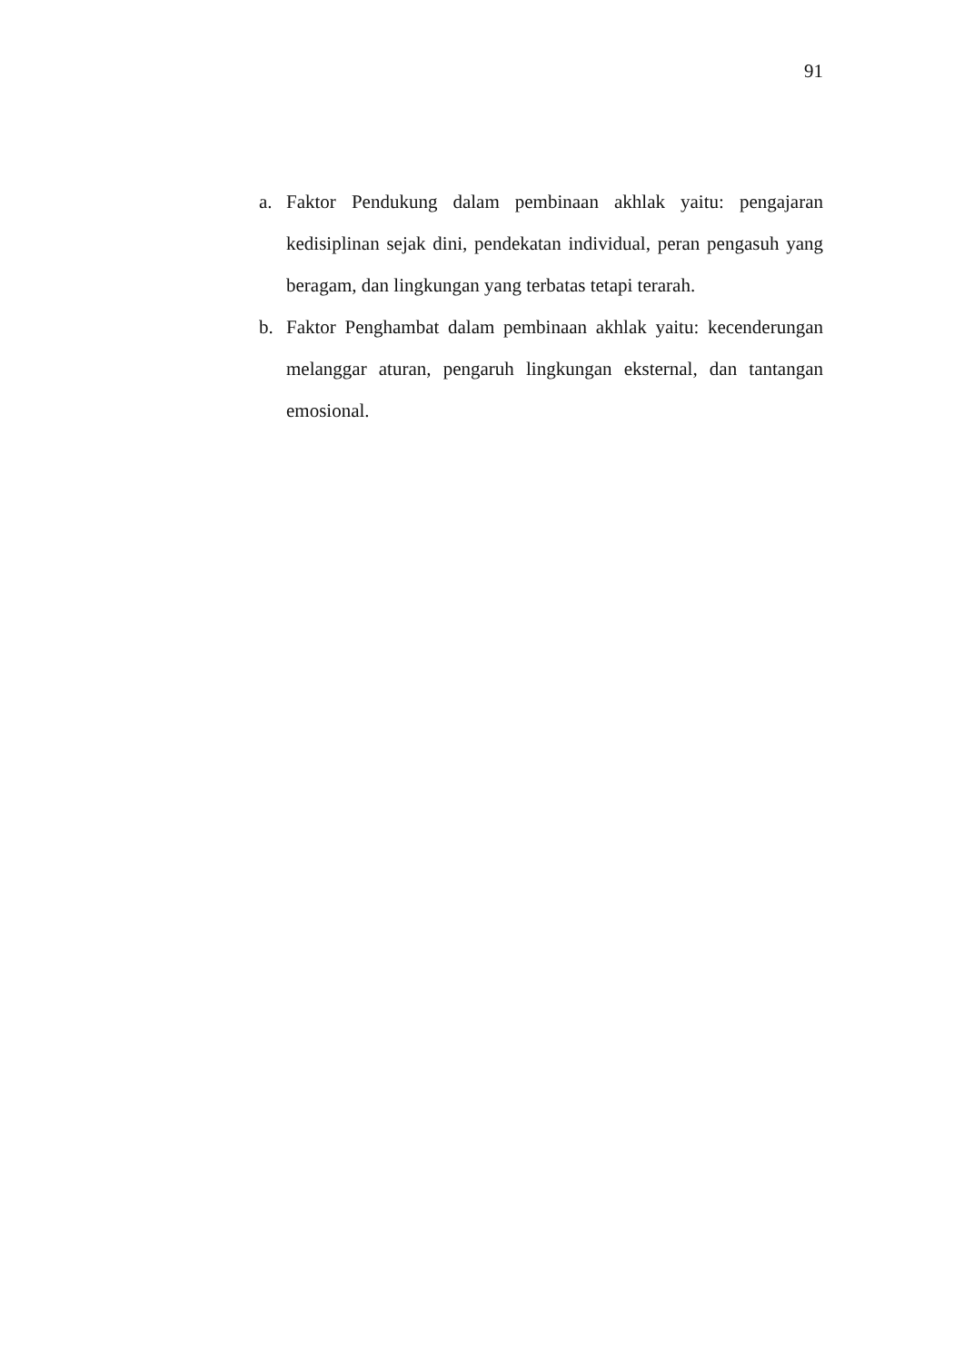91
a. Faktor Pendukung dalam pembinaan akhlak yaitu: pengajaran kedisiplinan sejak dini, pendekatan individual, peran pengasuh yang beragam, dan lingkungan yang terbatas tetapi terarah.
b. Faktor Penghambat dalam pembinaan akhlak yaitu: kecenderungan melanggar aturan, pengaruh lingkungan eksternal, dan tantangan emosional.